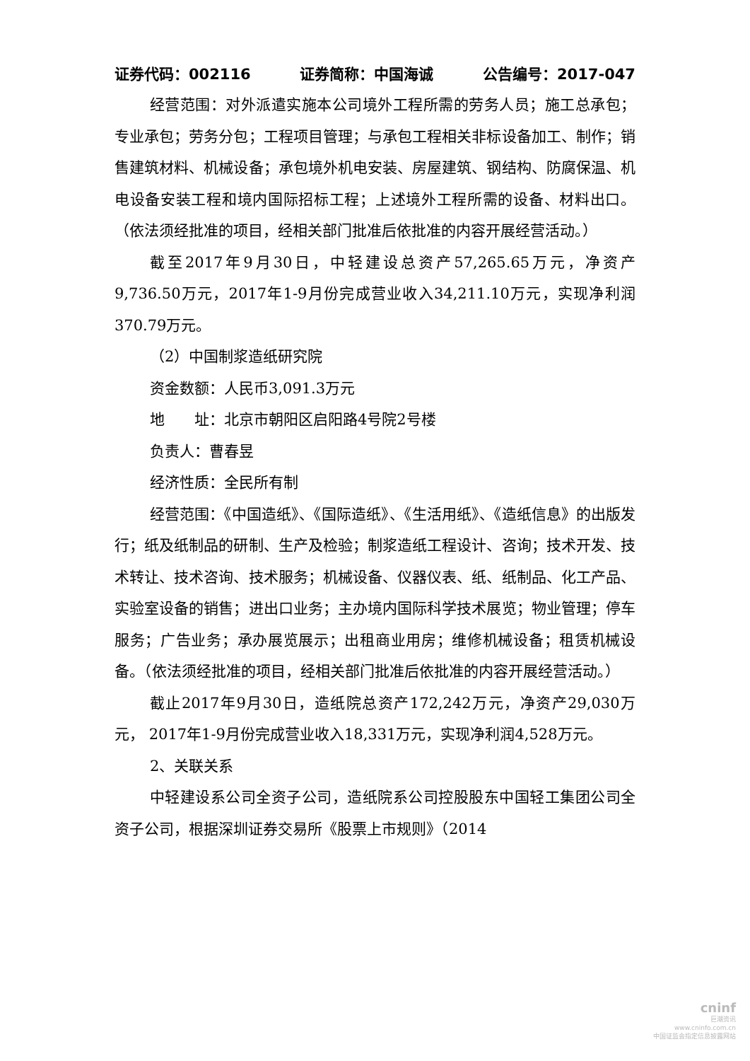证券代码：002116 证券简称：中国海诚 公告编号：2017-047
经营范围：对外派遣实施本公司境外工程所需的劳务人员；施工总承包；专业承包；劳务分包；工程项目管理；与承包工程相关非标设备加工、制作；销售建筑材料、机械设备；承包境外机电安装、房屋建筑、钢结构、防腐保温、机电设备安装工程和境内国际招标工程；上述境外工程所需的设备、材料出口。（依法须经批准的项目，经相关部门批准后依批准的内容开展经营活动。）
截至2017年9月30日，中轻建设总资产57,265.65万元，净资产9,736.50万元，2017年1-9月份完成营业收入34,211.10万元，实现净利润370.79万元。
（2）中国制浆造纸研究院
资金数额：人民币3,091.3万元
地　　址：北京市朝阳区启阳路4号院2号楼
负责人：曹春昱
经济性质：全民所有制
经营范围：《中国造纸》、《国际造纸》、《生活用纸》、《造纸信息》的出版发行；纸及纸制品的研制、生产及检验；制浆造纸工程设计、咨询；技术开发、技术转让、技术咨询、技术服务；机械设备、仪器仪表、纸、纸制品、化工产品、实验室设备的销售；进出口业务；主办境内国际科学技术展览；物业管理；停车服务；广告业务；承办展览展示；出租商业用房；维修机械设备；租赁机械设备。（依法须经批准的项目，经相关部门批准后依批准的内容开展经营活动。）
截止2017年9月30日，造纸院总资产172,242万元，净资产29,030万元， 2017年1-9月份完成营业收入18,331万元，实现净利润4,528万元。
2、关联关系
中轻建设系公司全资子公司，造纸院系公司控股股东中国轻工集团公司全资子公司，根据深圳证券交易所《股票上市规则》（2014
cninf
巨潮资讯
www.cninfo.com.cn
中国证监会指定信息披露网站